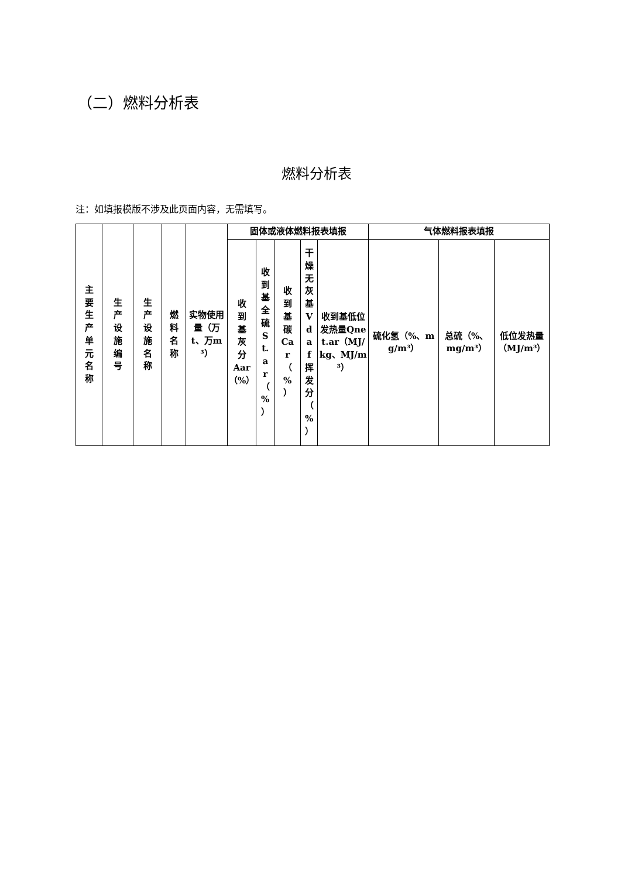（二）燃料分析表
燃料分析表
注：如填报模版不涉及此页面内容，无需填写。
| 主 要 生 产 单 元 名 称 | 生 产 设 施 编 号 | 生 产 设 施 名 称 | 燃 料 名 称 | 实物使用量（万t、万m³） | 固体或液体燃料报表填报 | | | | | 气体燃料报表填报 | | |
| --- | --- | --- | --- | --- | --- | --- | --- | --- | --- | --- | --- | --- |
| | | | | | 收 到 基 灰 分 Aar（%） | 收 到 基 全 硫 S t. a r （ % ） | 收 到 基 碳 Ca r （ % ） | 干 燥 无 灰 基 V d a f 挥 发 分 （ % ） | 收到基低位发热量Qnet.ar（MJ/kg、MJ/m³） | 硫化氢（%、mg/m³） | 总硫（%、mg/m³） | 低位发热量（MJ/m³） |